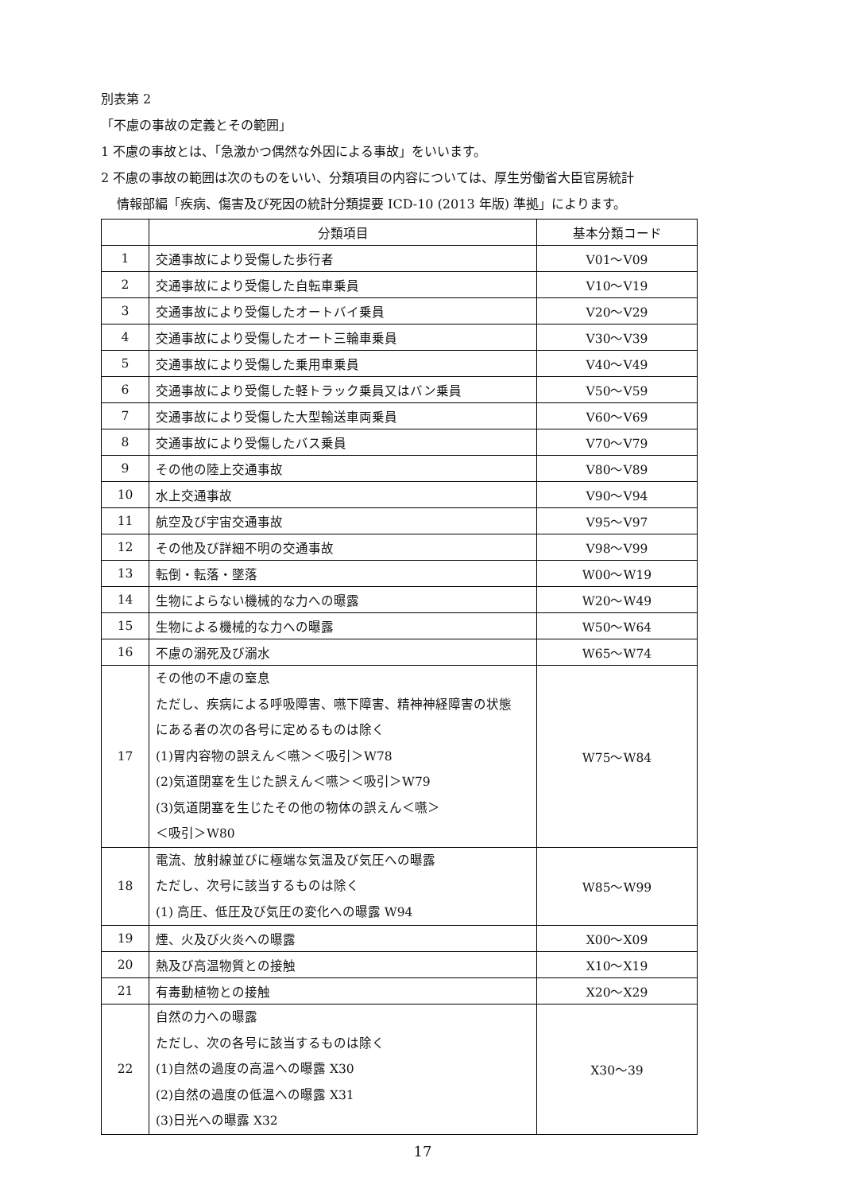別表第 2
「不慮の事故の定義とその範囲」
1 不慮の事故とは、「急激かつ偶然な外因による事故」をいいます。
2 不慮の事故の範囲は次のものをいい、分類項目の内容については、厚生労働省大臣官房統計
情報部編「疾病、傷害及び死因の統計分類提要 ICD-10 (2013 年版) 準拠」によります。
| | 分類項目 | 基本分類コード |
| --- | --- | --- |
| 1 | 交通事故により受傷した歩行者 | V01～V09 |
| 2 | 交通事故により受傷した自転車乗員 | V10～V19 |
| 3 | 交通事故により受傷したオートバイ乗員 | V20～V29 |
| 4 | 交通事故により受傷したオート三輪車乗員 | V30～V39 |
| 5 | 交通事故により受傷した乗用車乗員 | V40～V49 |
| 6 | 交通事故により受傷した軽トラック乗員又はバン乗員 | V50～V59 |
| 7 | 交通事故により受傷した大型輸送車両乗員 | V60～V69 |
| 8 | 交通事故により受傷したバス乗員 | V70～V79 |
| 9 | その他の陸上交通事故 | V80～V89 |
| 10 | 水上交通事故 | V90～V94 |
| 11 | 航空及び宇宙交通事故 | V95～V97 |
| 12 | その他及び詳細不明の交通事故 | V98～V99 |
| 13 | 転倒・転落・墜落 | W00～W19 |
| 14 | 生物によらない機械的な力への曝露 | W20～W49 |
| 15 | 生物による機械的な力への曝露 | W50～W64 |
| 16 | 不慮の溺死及び溺水 | W65～W74 |
| 17 | その他の不慮の窒息 ただし、疾病による呼吸障害、嚥下障害、精神神経障害の状態 にある者の次の各号に定めるものは除く (1)胃内容物の誤えん＜嚥＞＜吸引＞W78 (2)気道閉塞を生じた誤えん＜嚥＞＜吸引＞W79 (3)気道閉塞を生じたその他の物体の誤えん＜嚥＞ ＜吸引＞W80 | W75～W84 |
| 18 | 電流、放射線並びに極端な気温及び気圧への曝露 ただし、次号に該当するものは除く (1) 高圧、低圧及び気圧の変化への曝露 W94 | W85～W99 |
| 19 | 煙、火及び火炎への曝露 | X00～X09 |
| 20 | 熱及び高温物質との接触 | X10～X19 |
| 21 | 有毒動植物との接触 | X20～X29 |
| 22 | 自然の力への曝露 ただし、次の各号に該当するものは除く (1)自然の過度の高温への曝露 X30 (2)自然の過度の低温への曝露 X31 (3)日光への曝露 X32 | X30～39 |
17